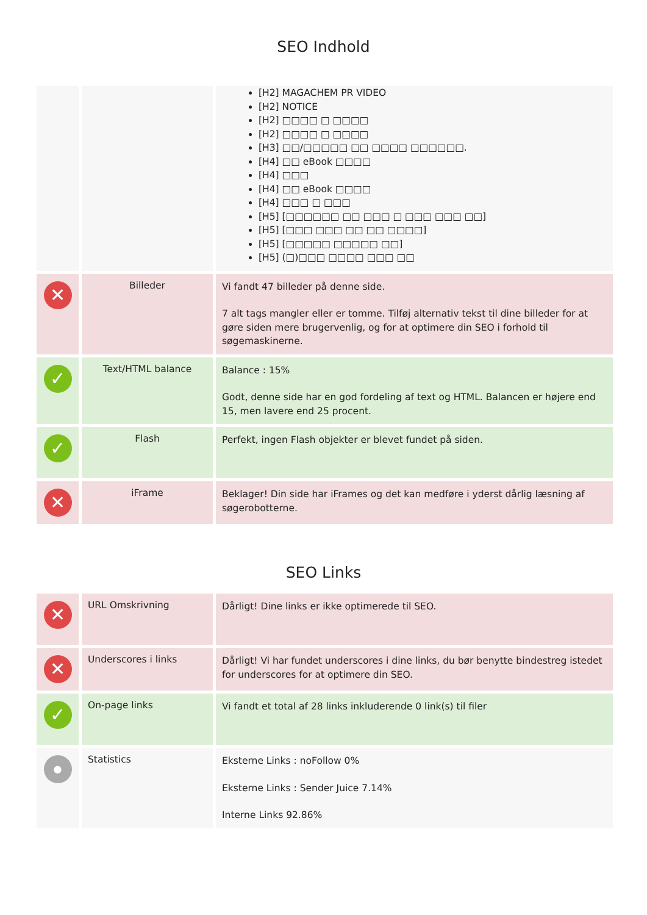SEO Indhold
| | | [H2] MAGACHEM PR VIDEO [H2] NOTICE [H2] □□□□ □ □□□□ [H2] □□□□ □ □□□□ [H3] □□/□□□□□ □□ □□□□ □□□□□□. [H4] □□ eBook □□□□ [H4] □□□ [H4] □□ eBook □□□□ [H4] □□□ □ □□□ [H5] [□□□□□□ □□ □□□ □ □□□ □□□ □□] [H5] [□□□ □□□ □□ □□ □□□□] [H5] [□□□□□ □□□□□ □□] [H5] (□)□□□ □□□□ □□□ □□ |
| ✕ | Billeder | Vi fandt 47 billeder på denne side. 7 alt tags mangler eller er tomme. Tilføj alternativ tekst til dine billeder for at gøre siden mere brugervenlig, og for at optimere din SEO i forhold til søgemaskinerne. |
| ✓ | Text/HTML balance | Balance : 15% Godt, denne side har en god fordeling af text og HTML. Balancen er højere end 15, men lavere end 25 procent. |
| ✓ | Flash | Perfekt, ingen Flash objekter er blevet fundet på siden. |
| ✕ | iFrame | Beklager! Din side har iFrames og det kan medføre i yderst dårlig læsning af søgerobotterne. |
SEO Links
| ✕ | URL Omskrivning | Dårligt! Dine links er ikke optimerede til SEO. |
| ✕ | Underscores i links | Dårligt! Vi har fundet underscores i dine links, du bør benytte bindestreg istedet for underscores for at optimere din SEO. |
| ✓ | On-page links | Vi fandt et total af 28 links inkluderende 0 link(s) til filer |
| ● | Statistics | Eksterne Links : noFollow 0% Eksterne Links : Sender Juice 7.14% Interne Links 92.86% |